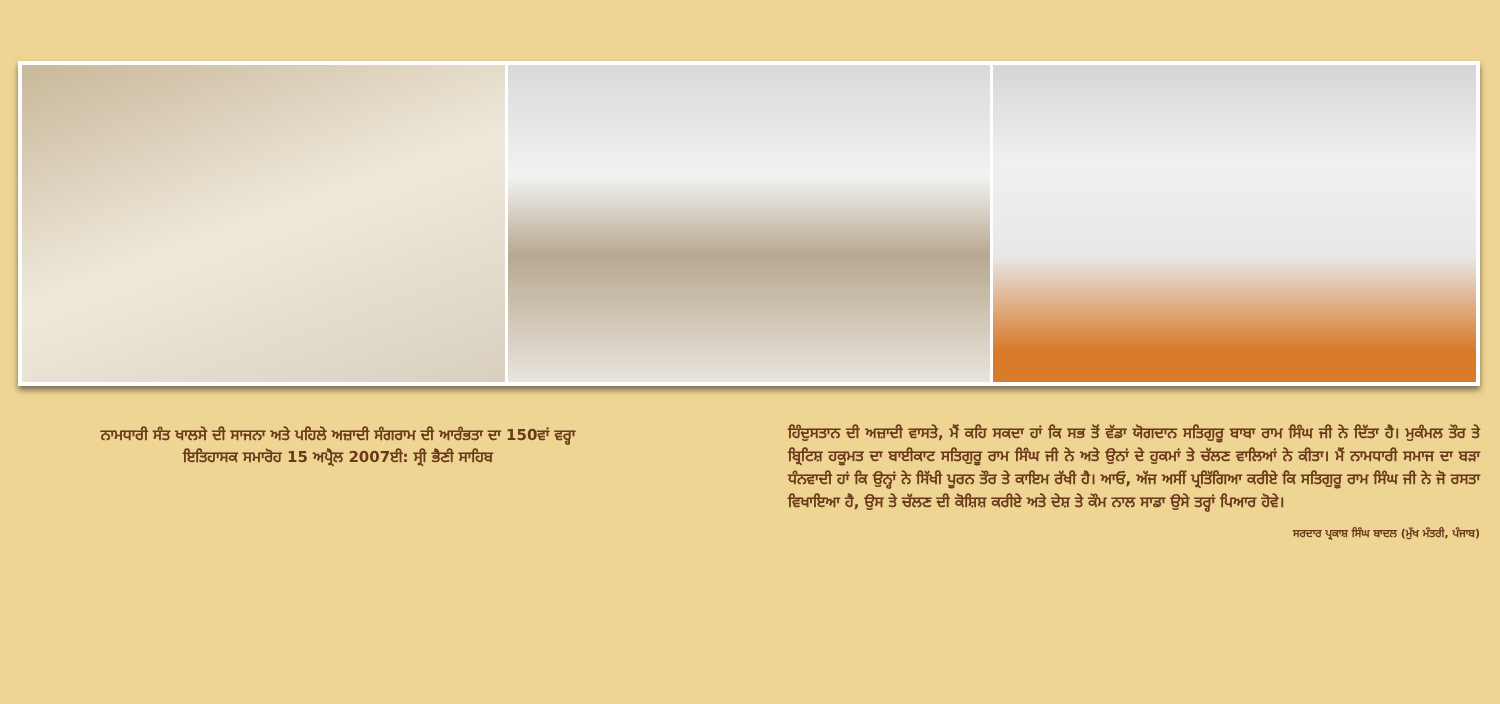ਨਾਮਧਾਰੀ ਸੰਤ ਖਾਲਸੇ ਦੀ ਸਾਜਨਾ ਅਤੇ ਪਹਿਲੇ ਅਜ਼ਾਦੀ ਸੰਗਰਾਮ ਦੀ ਆਰੰਭਤਾ ਦਾ 150ਵਾਂ ਵਰ੍ਹਾ
ਇਤਿਹਾਸਕ ਸਮਾਰੋਹ 15 ਅਪ੍ਰੈਲ 2007ਈ: ਸ੍ਰੀ ਭੈਣੀ ਸਾਹਿਬ
ਹਿੰਦੁਸਤਾਨ ਦੀ ਅਜ਼ਾਦੀ ਵਾਸਤੇ, ਮੈਂ ਕਹਿ ਸਕਦਾ ਹਾਂ ਕਿ ਸਭ ਤੋਂ ਵੱਡਾ ਯੋਗਦਾਨ ਸਤਿਗੁਰੂ ਬਾਬਾ ਰਾਮ ਸਿੰਘ ਜੀ ਨੇ ਦਿੱਤਾ ਹੈ। ਮੁਕੰਮਲ ਤੌਰ ਤੇ ਬ੍ਰਿਟਿਸ਼ ਹਕੂਮਤ ਦਾ ਬਾਈਕਾਟ ਸਤਿਗੁਰੂ ਰਾਮ ਸਿੰਘ ਜੀ ਨੇ ਅਤੇ ਉਨਾਂ ਦੇ ਹੁਕਮਾਂ ਤੇ ਚੱਲਣ ਵਾਲਿਆਂ ਨੇ ਕੀਤਾ। ਮੈਂ ਨਾਮਧਾਰੀ ਸਮਾਜ ਦਾ ਬੜਾ ਧੰਨਵਾਦੀ ਹਾਂ ਕਿ ਉਨ੍ਹਾਂ ਨੇ ਸਿੱਖੀ ਪੂਰਨ ਤੌਰ ਤੇ ਕਾਇਮ ਰੱਖੀ ਹੈ। ਆਓ, ਅੱਜ ਅਸੀਂ ਪ੍ਰਤਿੱਗਿਆ ਕਰੀਏ ਕਿ ਸਤਿਗੁਰੂ ਰਾਮ ਸਿੰਘ ਜੀ ਨੇ ਜੋ ਰਸਤਾ ਵਿਖਾਇਆ ਹੈ, ਉਸ ਤੇ ਚੱਲਣ ਦੀ ਕੋਸ਼ਿਸ਼ ਕਰੀਏ ਅਤੇ ਦੇਸ਼ ਤੇ ਕੌਮ ਨਾਲ ਸਾਡਾ ਉਸੇ ਤਰ੍ਹਾਂ ਪਿਆਰ ਹੋਵੇ।
ਸਰਦਾਰ ਪ੍ਰਕਾਸ਼ ਸਿੰਘ ਬਾਦਲ (ਮੁੱਖ ਮੰਤਰੀ, ਪੰਜਾਬ)